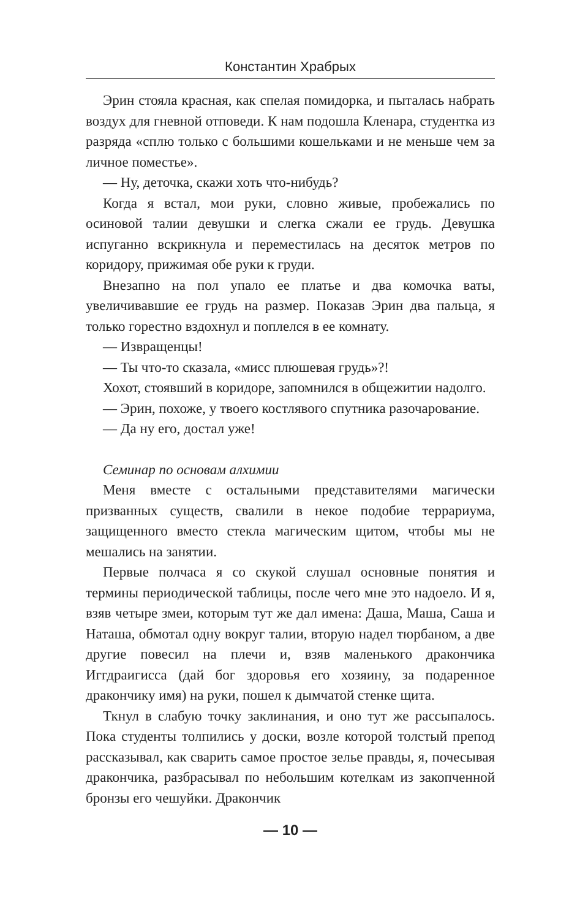Константин Храбрых
Эрин стояла красная, как спелая помидорка, и пыталась набрать воздух для гневной отповеди. К нам подошла Кленара, студентка из разряда «сплю только с большими кошельками и не меньше чем за личное поместье».
— Ну, деточка, скажи хоть что-нибудь?
Когда я встал, мои руки, словно живые, пробежались по осиновой талии девушки и слегка сжали ее грудь. Девушка испуганно вскрикнула и переместилась на десяток метров по коридору, прижимая обе руки к груди.
Внезапно на пол упало ее платье и два комочка ваты, увеличивавшие ее грудь на размер. Показав Эрин два пальца, я только горестно вздохнул и поплелся в ее комнату.
— Извращенцы!
— Ты что-то сказала, «мисс плюшевая грудь»?!
Хохот, стоявший в коридоре, запомнился в общежитии надолго.
— Эрин, похоже, у твоего костлявого спутника разочарование.
— Да ну его, достал уже!
Семинар по основам алхимии
Меня вместе с остальными представителями магически призванных существ, свалили в некое подобие террариума, защищенного вместо стекла магическим щитом, чтобы мы не мешались на занятии.
Первые полчаса я со скукой слушал основные понятия и термины периодической таблицы, после чего мне это надоело. И я, взяв четыре змеи, которым тут же дал имена: Даша, Маша, Саша и Наташа, обмотал одну вокруг талии, вторую надел тюрбаном, а две другие повесил на плечи и, взяв маленького дракончика Иггдраигисса (дай бог здоровья его хозяину, за подаренное дракончику имя) на руки, пошел к дымчатой стенке щита.
Ткнул в слабую точку заклинания, и оно тут же рассыпалось. Пока студенты толпились у доски, возле которой толстый препод рассказывал, как сварить самое простое зелье правды, я, почесывая дракончика, разбрасывал по небольшим котелкам из закопченной бронзы его чешуйки. Дракончик
— 10 —